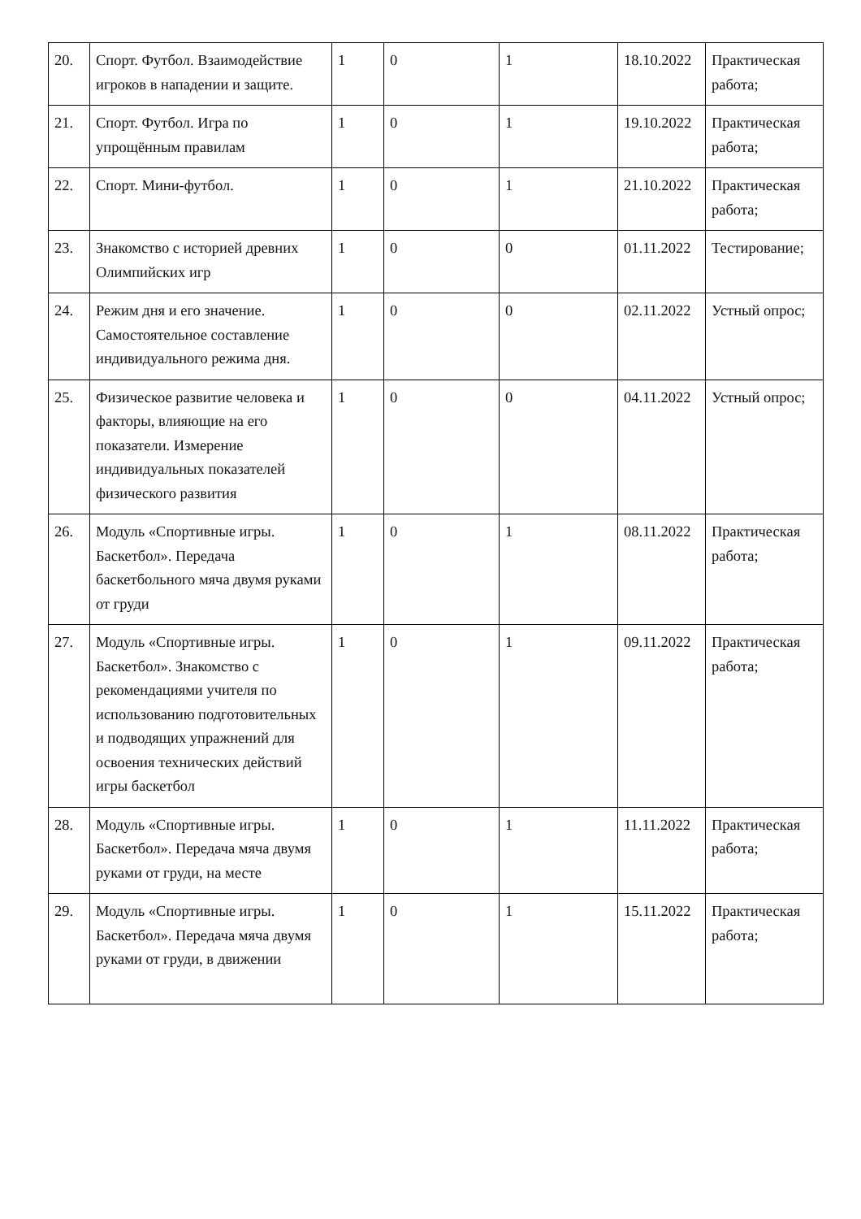| 20. | Спорт. Футбол. Взаимодействие игроков в нападении и защите. | 1 | 0 | 1 | 18.10.2022 | Практическая работа; |
| 21. | Спорт. Футбол. Игра по упрощённым правилам | 1 | 0 | 1 | 19.10.2022 | Практическая работа; |
| 22. | Спорт. Мини-футбол. | 1 | 0 | 1 | 21.10.2022 | Практическая работа; |
| 23. | Знакомство с историей древних Олимпийских игр | 1 | 0 | 0 | 01.11.2022 | Тестирование; |
| 24. | Режим дня и его значение. Самостоятельное составление индивидуального режима дня. | 1 | 0 | 0 | 02.11.2022 | Устный опрос; |
| 25. | Физическое развитие человека и факторы, влияющие на его показатели. Измерение индивидуальных показателей физического развития | 1 | 0 | 0 | 04.11.2022 | Устный опрос; |
| 26. | Модуль «Спортивные игры. Баскетбол». Передача баскетбольного мяча двумя руками от груди | 1 | 0 | 1 | 08.11.2022 | Практическая работа; |
| 27. | Модуль «Спортивные игры. Баскетбол». Знакомство с рекомендациями учителя по использованию подготовительных и подводящих упражнений для освоения технических действий игры баскетбол | 1 | 0 | 1 | 09.11.2022 | Практическая работа; |
| 28. | Модуль «Спортивные игры. Баскетбол». Передача мяча двумя руками от груди, на месте | 1 | 0 | 1 | 11.11.2022 | Практическая работа; |
| 29. | Модуль «Спортивные игры. Баскетбол». Передача мяча двумя руками от груди, в движении | 1 | 0 | 1 | 15.11.2022 | Практическая работа; |